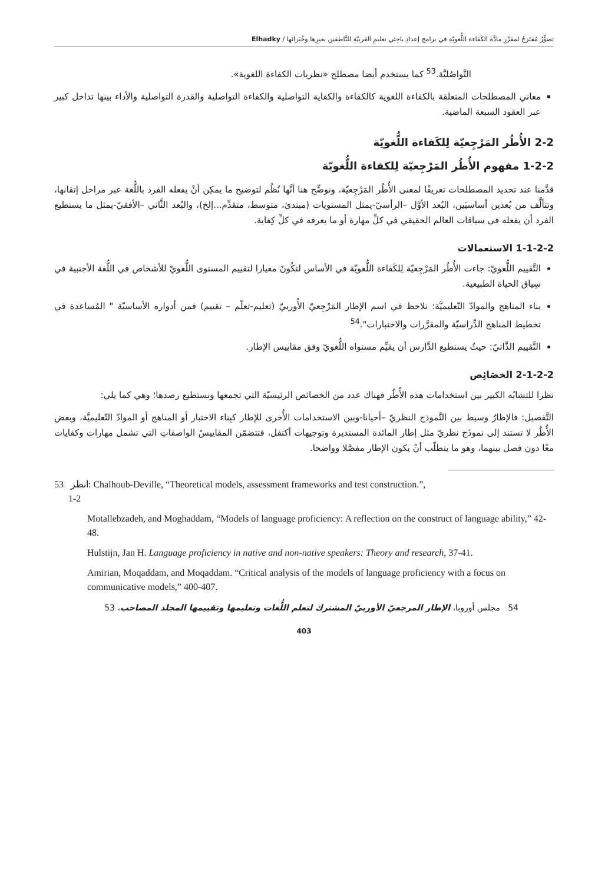تصوُّرٌ مُقتَرَحٌ لمقرَّرِ مادَّة الكَفَاءة اللُّغويّةِ في برامج إعدادِ باحِثي تعليمِ العَربيّةِ للنَّاطِقين بغيرِها وخُبَرائها / Elhadky
التَّواصُليَّة.<sup>53</sup> كما يستخدم أيضا مصطلح «نظريات الكفاءة اللغوية».
معاني المصطلحات المتعلقة بالكفاءة اللغوية كالكفاءة والكفاية التواصلية والكفاءة التواصلية والقدرة التواصلية والأداء بينها تداخل كبير عبر العقود السبعة الماضية.
2-2 الأُطُر المَرْجِعيّة لِلكَفاءة اللُّغويّة
1-2-2 مفهوم الأُطُر المَرْجِعيّة لِلكفاءة اللُّغويّة
قدَّمنا عند تحديد المصطلحات تعريفًا لمعنى الأُطُر المَرْجِعيّة، ونوضِّح هنا أنَّها نُظُم لتوضيح ما يمكِن أنْ يفعله الفرد باللُّغة عبر مراحل إتقانها، وتتألَّف من بُعدين أساسيَين، البُعد الأوَّل –الرأسيّ-يمثل المستويات (مبتدئ، متوسط، متقدِّم...إلخ)، والبُعد الثَّاني –الأفقيّ-يمثل ما يستطيع الفرد أن يفعله في سياقات العالم الحقيقي في كلِّ مهارة أو ما يعرفه في كلِّ كِفاية.
1-1-2-2 الاستعمالات
التَّقييم اللُّغويّ: جاءت الأُطُر المَرْجِعيّة لِلكَفاءة اللُّغويّة في الأساس لتكُونَ معيارا لتقييم المستوى اللُّغويّ للأشخاص في اللُّغة الأجنبية في سِياق الحياة الطبيعية.
بناء المناهج والموادّ التّعليميَّة: نلاحظ في اسم الإطار المَرْجِعيّ الأُوربيّ (تعليم-تعلّم – تقييم) فمن أدواره الأساسيّة " المُساعدة في تخطيط المناهج الدِّراسيّة والمقرَّرات والاختبارات".<sup>54</sup>
التَّقييم الذَّاتيّ: حيثُ يستطيع الدَّارس أن يقيِّم مستواه اللُّغويّ وفق مقاييس الإطار.
2-1-2-2 الخصَائِص
نظرا للتشابُه الكبير بين استخدامات هذه الأُطُر فهناك عدد من الخصائص الرئيسيّة التي تجمعها ونستطيع رصدها؛ وهي كما يلي:
التَّفصيل: فالإطارُ وسيط بين النَّموذج النظريّ –أحيانا-وبين الاستخدامات الأُخرى للإطار كبِناء الاختبار أو المناهج أو الموادّ التّعليميَّة، وبعض الأُطُر لا تستند إلى نموذَج نظريّ مثل إطار المائدة المستديرة وتوجيهات أكتفل، فتتضمّن المقاييسُ الواصفاتِ التي تشمل مهارات وكفايات معًا دون فصل بينهما، وهو ما يتطلّب أنْ يكون الإطار مفصَّلا وواضحا.
53 انظر: Chalhoub-Deville, “Theoretical models, assessment frameworks and test construction.”,
1-2
Motallebzadeh, and Moghaddam, “Models of language proficiency: A reflection on the construct of language ability,” 42-48.
Hulstijn, Jan H. Language proficiency in native and non-native speakers: Theory and research, 37-41.
Amirian, Moqaddam, and Moqaddam. “Critical analysis of the models of language proficiency with a focus on communicative models,” 400-407.
54 مجلس أوروبا، الإطار المرجعيّ الأوربيّ المشترك لتعلم اللُّغات وتعليمها وتقييمها المجلد المصاحب، 53
403